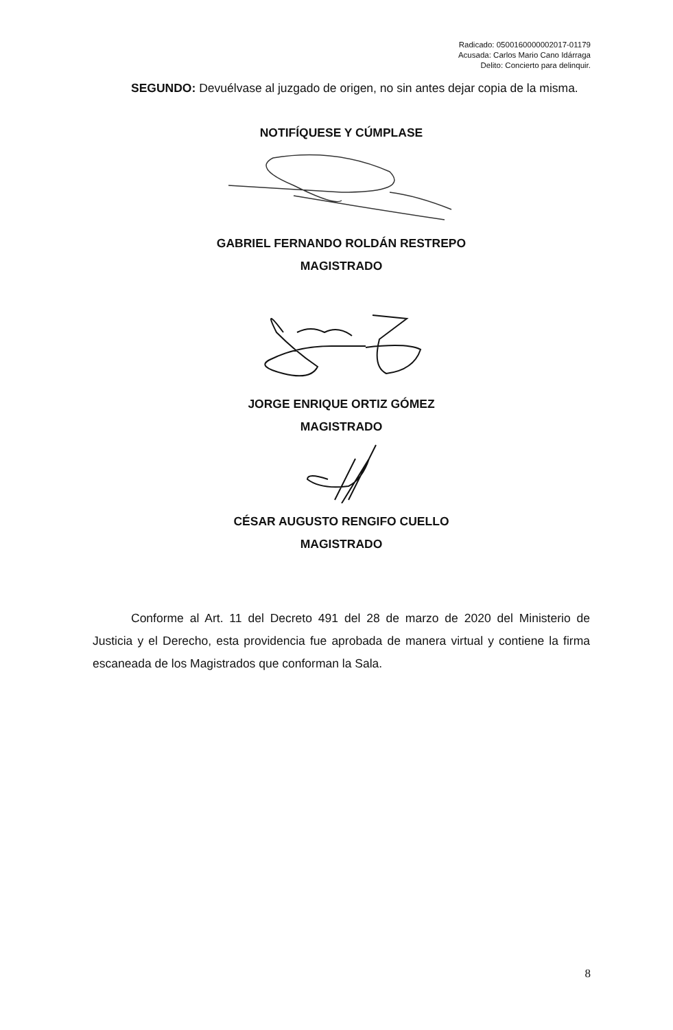Radicado: 0500160000002017-01179
Acusada: Carlos Mario Cano Idárraga
Delito: Concierto para delinquir.
SEGUNDO: Devuélvase al juzgado de origen, no sin antes dejar copia de la misma.
NOTIFÍQUESE Y CÚMPLASE
GABRIEL FERNANDO ROLDÁN RESTREPO
MAGISTRADO
JORGE ENRIQUE ORTIZ GÓMEZ
MAGISTRADO
CÉSAR AUGUSTO RENGIFO CUELLO
MAGISTRADO
Conforme al Art. 11 del Decreto 491 del 28 de marzo de 2020 del Ministerio de Justicia y el Derecho, esta providencia fue aprobada de manera virtual y contiene la firma escaneada de los Magistrados que conforman la Sala.
8